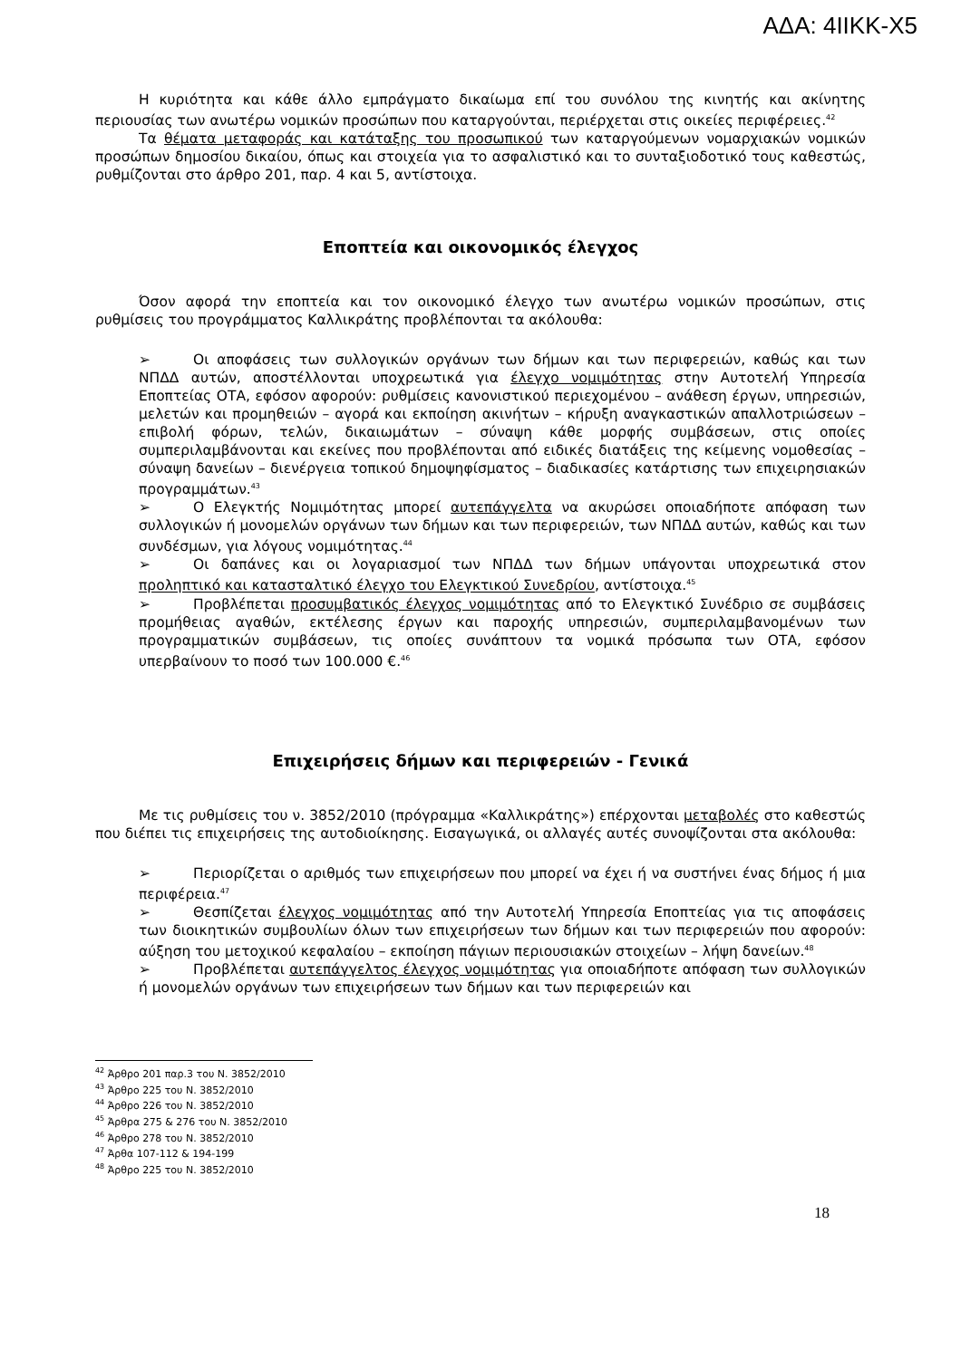ΑΔΑ: 4ΙΙΚΚ-Χ5
Η κυριότητα και κάθε άλλο εμπράγματο δικαίωμα επί του συνόλου της κινητής και ακίνητης περιουσίας των ανωτέρω νομικών προσώπων που καταργούνται, περιέρχεται στις οικείες περιφέρειες.<sup>42</sup>
Τα θέματα μεταφοράς και κατάταξης του προσωπικού των καταργούμενων νομαρχιακών νομικών προσώπων δημοσίου δικαίου, όπως και στοιχεία για το ασφαλιστικό και το συνταξιοδοτικό τους καθεστώς, ρυθμίζονται στο άρθρο 201, παρ. 4 και 5, αντίστοιχα.
Εποπτεία και οικονομικός έλεγχος
Όσον αφορά την εποπτεία και τον οικονομικό έλεγχο των ανωτέρω νομικών προσώπων, στις ρυθμίσεις του προγράμματος Καλλικράτης προβλέπονται τα ακόλουθα:
➢ Οι αποφάσεις των συλλογικών οργάνων των δήμων και των περιφερειών, καθώς και των ΝΠΔΔ αυτών, αποστέλλονται υποχρεωτικά για έλεγχο νομιμότητας στην Αυτοτελή Υπηρεσία Εποπτείας ΟΤΑ, εφόσον αφορούν: ρυθμίσεις κανονιστικού περιεχομένου – ανάθεση έργων, υπηρεσιών, μελετών και προμηθειών – αγορά και εκποίηση ακινήτων – κήρυξη αναγκαστικών απαλλοτριώσεων – επιβολή φόρων, τελών, δικαιωμάτων – σύναψη κάθε μορφής συμβάσεων, στις οποίες συμπεριλαμβάνονται και εκείνες που προβλέπονται από ειδικές διατάξεις της κείμενης νομοθεσίας – σύναψη δανείων – διενέργεια τοπικού δημοψηφίσματος – διαδικασίες κατάρτισης των επιχειρησιακών προγραμμάτων.<sup>43</sup>
➢ Ο Ελεγκτής Νομιμότητας μπορεί αυτεπάγγελτα να ακυρώσει οποιαδήποτε απόφαση των συλλογικών ή μονομελών οργάνων των δήμων και των περιφερειών, των ΝΠΔΔ αυτών, καθώς και των συνδέσμων, για λόγους νομιμότητας.<sup>44</sup>
➢ Οι δαπάνες και οι λογαριασμοί των ΝΠΔΔ των δήμων υπάγονται υποχρεωτικά στον προληπτικό και κατασταλτικό έλεγχο του Ελεγκτικού Συνεδρίου, αντίστοιχα.<sup>45</sup>
➢ Προβλέπεται προσυμβατικός έλεγχος νομιμότητας από το Ελεγκτικό Συνέδριο σε συμβάσεις προμήθειας αγαθών, εκτέλεσης έργων και παροχής υπηρεσιών, συμπεριλαμβανομένων των προγραμματικών συμβάσεων, τις οποίες συνάπτουν τα νομικά πρόσωπα των ΟΤΑ, εφόσον υπερβαίνουν το ποσό των 100.000 €.<sup>46</sup>
Επιχειρήσεις δήμων και περιφερειών - Γενικά
Με τις ρυθμίσεις του ν. 3852/2010 (πρόγραμμα «Καλλικράτης») επέρχονται μεταβολές στο καθεστώς που διέπει τις επιχειρήσεις της αυτοδιοίκησης. Εισαγωγικά, οι αλλαγές αυτές συνοψίζονται στα ακόλουθα:
➢ Περιορίζεται ο αριθμός των επιχειρήσεων που μπορεί να έχει ή να συστήνει ένας δήμος ή μια περιφέρεια.<sup>47</sup>
➢ Θεσπίζεται έλεγχος νομιμότητας από την Αυτοτελή Υπηρεσία Εποπτείας για τις αποφάσεις των διοικητικών συμβουλίων όλων των επιχειρήσεων των δήμων και των περιφερειών που αφορούν: αύξηση του μετοχικού κεφαλαίου – εκποίηση πάγιων περιουσιακών στοιχείων – λήψη δανείων.<sup>48</sup>
➢ Προβλέπεται αυτεπάγγελτος έλεγχος νομιμότητας για οποιαδήποτε απόφαση των συλλογικών ή μονομελών οργάνων των επιχειρήσεων των δήμων και των περιφερειών και
<sup>42</sup> Άρθρο 201 παρ.3 του Ν. 3852/2010
<sup>43</sup> Άρθρο 225 του Ν. 3852/2010
<sup>44</sup> Άρθρο 226 του Ν. 3852/2010
<sup>45</sup> Άρθρα 275 & 276 του Ν. 3852/2010
<sup>46</sup> Άρθρο 278 του Ν. 3852/2010
<sup>47</sup> Άρθα 107-112 & 194-199
<sup>48</sup> Άρθρο 225 του Ν. 3852/2010
18